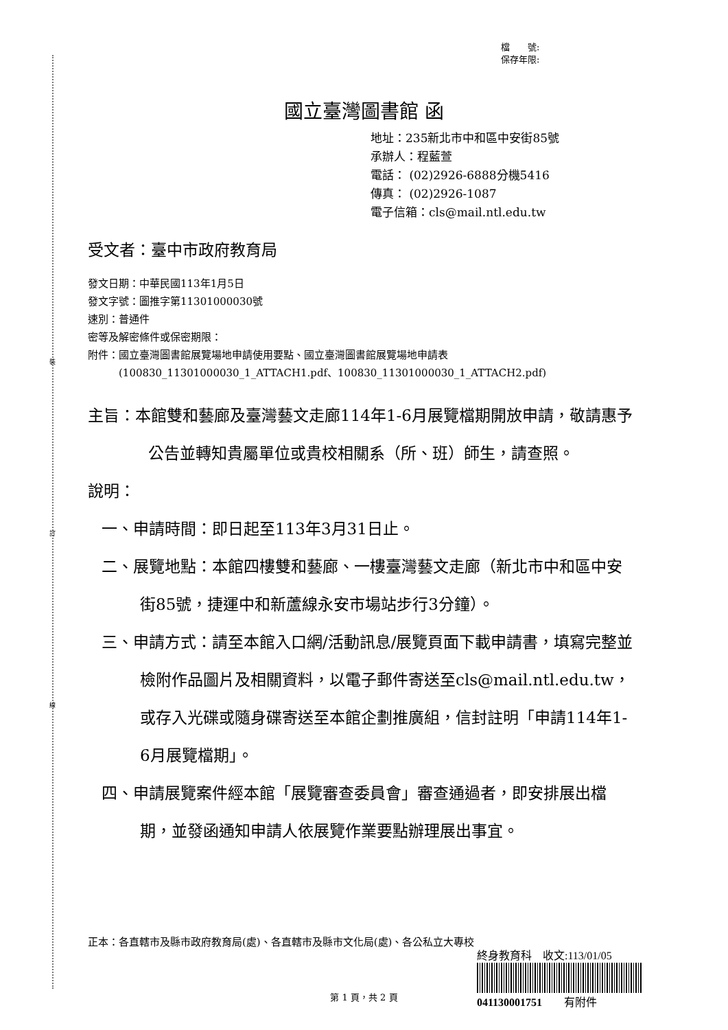裝
訂
線
檔　　號:
保存年限:
國立臺灣圖書館 函
地址：235新北市中和區中安街85號
承辦人：程藍萱
電話： (02)2926-6888分機5416
傳真： (02)2926-1087
電子信箱：cls@mail.ntl.edu.tw
受文者：臺中市政府教育局
發文日期：中華民國113年1月5日
發文字號：圖推字第11301000030號
速別：普通件
密等及解密條件或保密期限：
附件：國立臺灣圖書館展覽場地申請使用要點、國立臺灣圖書館展覽場地申請表
　　　(100830_11301000030_1_ATTACH1.pdf、100830_11301000030_1_ATTACH2.pdf)
主旨：本館雙和藝廊及臺灣藝文走廊114年1-6月展覽檔期開放申請，敬請惠予公告並轉知貴屬單位或貴校相關系（所、班）師生，請查照。
說明：
一、申請時間：即日起至113年3月31日止。
二、展覽地點：本館四樓雙和藝廊、一樓臺灣藝文走廊（新北市中和區中安街85號，捷運中和新蘆線永安市場站步行3分鐘）。
三、申請方式：請至本館入口網/活動訊息/展覽頁面下載申請書，填寫完整並檢附作品圖片及相關資料，以電子郵件寄送至cls@mail.ntl.edu.tw，或存入光碟或隨身碟寄送至本館企劃推廣組，信封註明「申請114年1-6月展覽檔期」。
四、申請展覽案件經本館「展覽審查委員會」審查通過者，即安排展出檔期，並發函通知申請人依展覽作業要點辦理展出事宜。
正本：各直轄市及縣市政府教育局(處)、各直轄市及縣市文化局(處)、各公私立大專校
終身教育科　收文:113/01/05
041130001751　　有附件
第 1 頁，共 2 頁